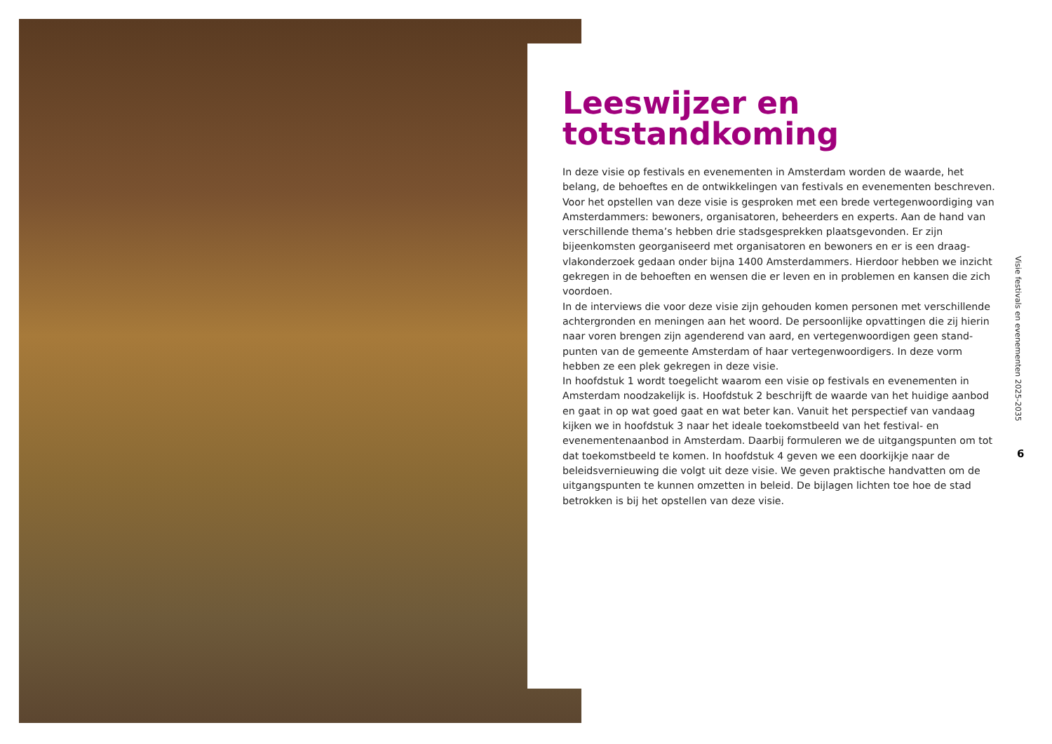Leeswijzer en totstandkoming
In deze visie op festivals en evenementen in Amsterdam worden de waarde, het belang, de behoeftes en de ontwikkelingen van festivals en evenementen beschreven. Voor het opstellen van deze visie is gesproken met een brede vertegenwoordiging van Amsterdammers: bewoners, organisatoren, beheerders en experts. Aan de hand van verschillende thema’s hebben drie stadsgesprekken plaatsgevonden. Er zijn bijeenkomsten georganiseerd met organisatoren en bewoners en er is een draag­vlakonderzoek gedaan onder bijna 1400 Amsterdammers. Hierdoor hebben we inzicht gekregen in de behoeften en wensen die er leven en in problemen en kansen die zich voordoen.
In de interviews die voor deze visie zijn gehouden komen personen met verschillende achtergronden en meningen aan het woord. De persoonlijke opvattingen die zij hierin naar voren brengen zijn agenderend van aard, en vertegenwoordigen geen stand­punten van de gemeente Amsterdam of haar vertegenwoordigers. In deze vorm hebben ze een plek gekregen in deze visie.
In hoofdstuk 1 wordt toegelicht waarom een visie op festivals en evenementen in Amsterdam noodzakelijk is. Hoofdstuk 2 beschrijft de waarde van het huidige aanbod en gaat in op wat goed gaat en wat beter kan. Vanuit het perspectief van vandaag kijken we in hoofdstuk 3 naar het ideale toekomstbeeld van het festival- en evenementenaanbod in Amsterdam. Daarbij formuleren we de uitgangspunten om tot dat toekomstbeeld te komen. In hoofdstuk 4 geven we een doorkijkje naar de beleidsvernieuwing die volgt uit deze visie. We geven praktische handvatten om de uitgangspunten te kunnen omzetten in beleid. De bijlagen lichten toe hoe de stad betrokken is bij het opstellen van deze visie.
Visie festivals en evenementen 2025-2035
6